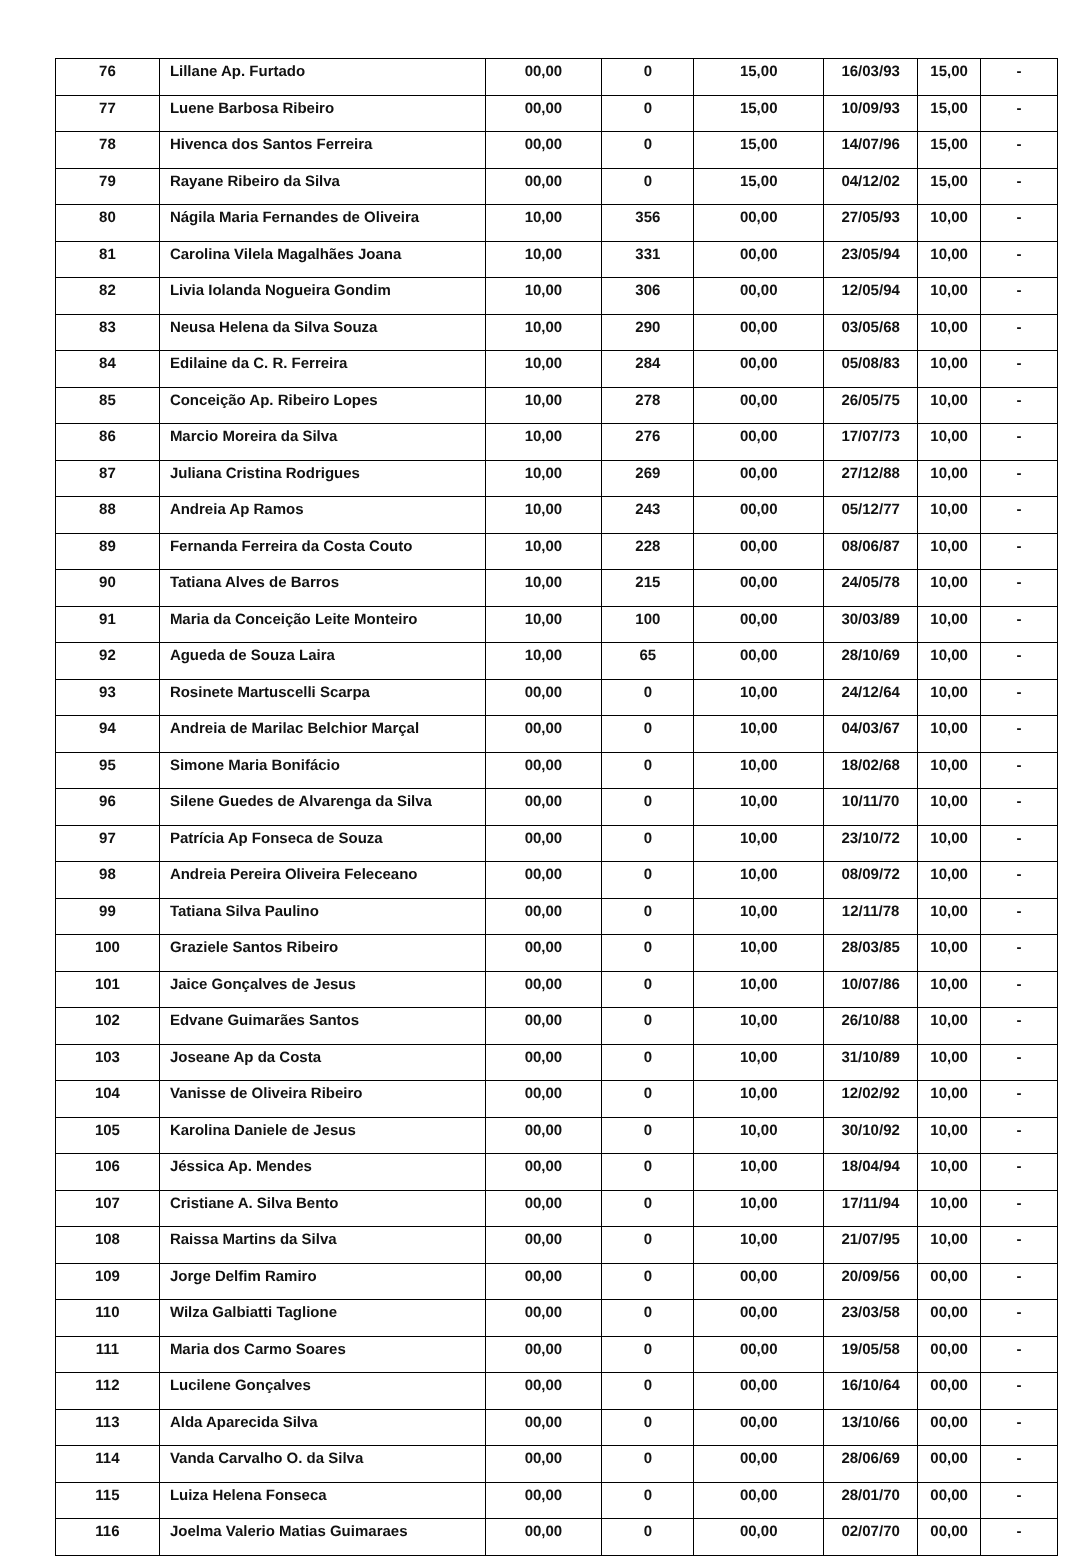| 76 | Lillane Ap. Furtado | 00,00 | 0 | 15,00 | 16/03/93 | 15,00 | - |
| 77 | Luene Barbosa Ribeiro | 00,00 | 0 | 15,00 | 10/09/93 | 15,00 | - |
| 78 | Hivenca dos Santos Ferreira | 00,00 | 0 | 15,00 | 14/07/96 | 15,00 | - |
| 79 | Rayane Ribeiro da Silva | 00,00 | 0 | 15,00 | 04/12/02 | 15,00 | - |
| 80 | Nágila Maria Fernandes de Oliveira | 10,00 | 356 | 00,00 | 27/05/93 | 10,00 | - |
| 81 | Carolina Vilela Magalhães Joana | 10,00 | 331 | 00,00 | 23/05/94 | 10,00 | - |
| 82 | Livia Iolanda Nogueira Gondim | 10,00 | 306 | 00,00 | 12/05/94 | 10,00 | - |
| 83 | Neusa Helena da Silva Souza | 10,00 | 290 | 00,00 | 03/05/68 | 10,00 | - |
| 84 | Edilaine da C. R. Ferreira | 10,00 | 284 | 00,00 | 05/08/83 | 10,00 | - |
| 85 | Conceição Ap. Ribeiro Lopes | 10,00 | 278 | 00,00 | 26/05/75 | 10,00 | - |
| 86 | Marcio Moreira da Silva | 10,00 | 276 | 00,00 | 17/07/73 | 10,00 | - |
| 87 | Juliana Cristina Rodrigues | 10,00 | 269 | 00,00 | 27/12/88 | 10,00 | - |
| 88 | Andreia Ap Ramos | 10,00 | 243 | 00,00 | 05/12/77 | 10,00 | - |
| 89 | Fernanda Ferreira da Costa Couto | 10,00 | 228 | 00,00 | 08/06/87 | 10,00 | - |
| 90 | Tatiana Alves de Barros | 10,00 | 215 | 00,00 | 24/05/78 | 10,00 | - |
| 91 | Maria da Conceição Leite Monteiro | 10,00 | 100 | 00,00 | 30/03/89 | 10,00 | - |
| 92 | Agueda de Souza Laira | 10,00 | 65 | 00,00 | 28/10/69 | 10,00 | - |
| 93 | Rosinete Martuscelli Scarpa | 00,00 | 0 | 10,00 | 24/12/64 | 10,00 | - |
| 94 | Andreia de Marilac Belchior Marçal | 00,00 | 0 | 10,00 | 04/03/67 | 10,00 | - |
| 95 | Simone Maria Bonifácio | 00,00 | 0 | 10,00 | 18/02/68 | 10,00 | - |
| 96 | Silene Guedes de Alvarenga da Silva | 00,00 | 0 | 10,00 | 10/11/70 | 10,00 | - |
| 97 | Patrícia Ap Fonseca de Souza | 00,00 | 0 | 10,00 | 23/10/72 | 10,00 | - |
| 98 | Andreia Pereira Oliveira Feleceano | 00,00 | 0 | 10,00 | 08/09/72 | 10,00 | - |
| 99 | Tatiana Silva Paulino | 00,00 | 0 | 10,00 | 12/11/78 | 10,00 | - |
| 100 | Graziele Santos Ribeiro | 00,00 | 0 | 10,00 | 28/03/85 | 10,00 | - |
| 101 | Jaice Gonçalves de Jesus | 00,00 | 0 | 10,00 | 10/07/86 | 10,00 | - |
| 102 | Edvane Guimarães Santos | 00,00 | 0 | 10,00 | 26/10/88 | 10,00 | - |
| 103 | Joseane Ap da Costa | 00,00 | 0 | 10,00 | 31/10/89 | 10,00 | - |
| 104 | Vanisse de Oliveira Ribeiro | 00,00 | 0 | 10,00 | 12/02/92 | 10,00 | - |
| 105 | Karolina Daniele de Jesus | 00,00 | 0 | 10,00 | 30/10/92 | 10,00 | - |
| 106 | Jéssica Ap. Mendes | 00,00 | 0 | 10,00 | 18/04/94 | 10,00 | - |
| 107 | Cristiane A. Silva Bento | 00,00 | 0 | 10,00 | 17/11/94 | 10,00 | - |
| 108 | Raissa Martins da Silva | 00,00 | 0 | 10,00 | 21/07/95 | 10,00 | - |
| 109 | Jorge Delfim Ramiro | 00,00 | 0 | 00,00 | 20/09/56 | 00,00 | - |
| 110 | Wilza Galbiatti Taglione | 00,00 | 0 | 00,00 | 23/03/58 | 00,00 | - |
| 111 | Maria dos Carmo Soares | 00,00 | 0 | 00,00 | 19/05/58 | 00,00 | - |
| 112 | Lucilene Gonçalves | 00,00 | 0 | 00,00 | 16/10/64 | 00,00 | - |
| 113 | Alda Aparecida Silva | 00,00 | 0 | 00,00 | 13/10/66 | 00,00 | - |
| 114 | Vanda Carvalho O. da Silva | 00,00 | 0 | 00,00 | 28/06/69 | 00,00 | - |
| 115 | Luiza Helena Fonseca | 00,00 | 0 | 00,00 | 28/01/70 | 00,00 | - |
| 116 | Joelma Valerio Matias Guimaraes | 00,00 | 0 | 00,00 | 02/07/70 | 00,00 | - |